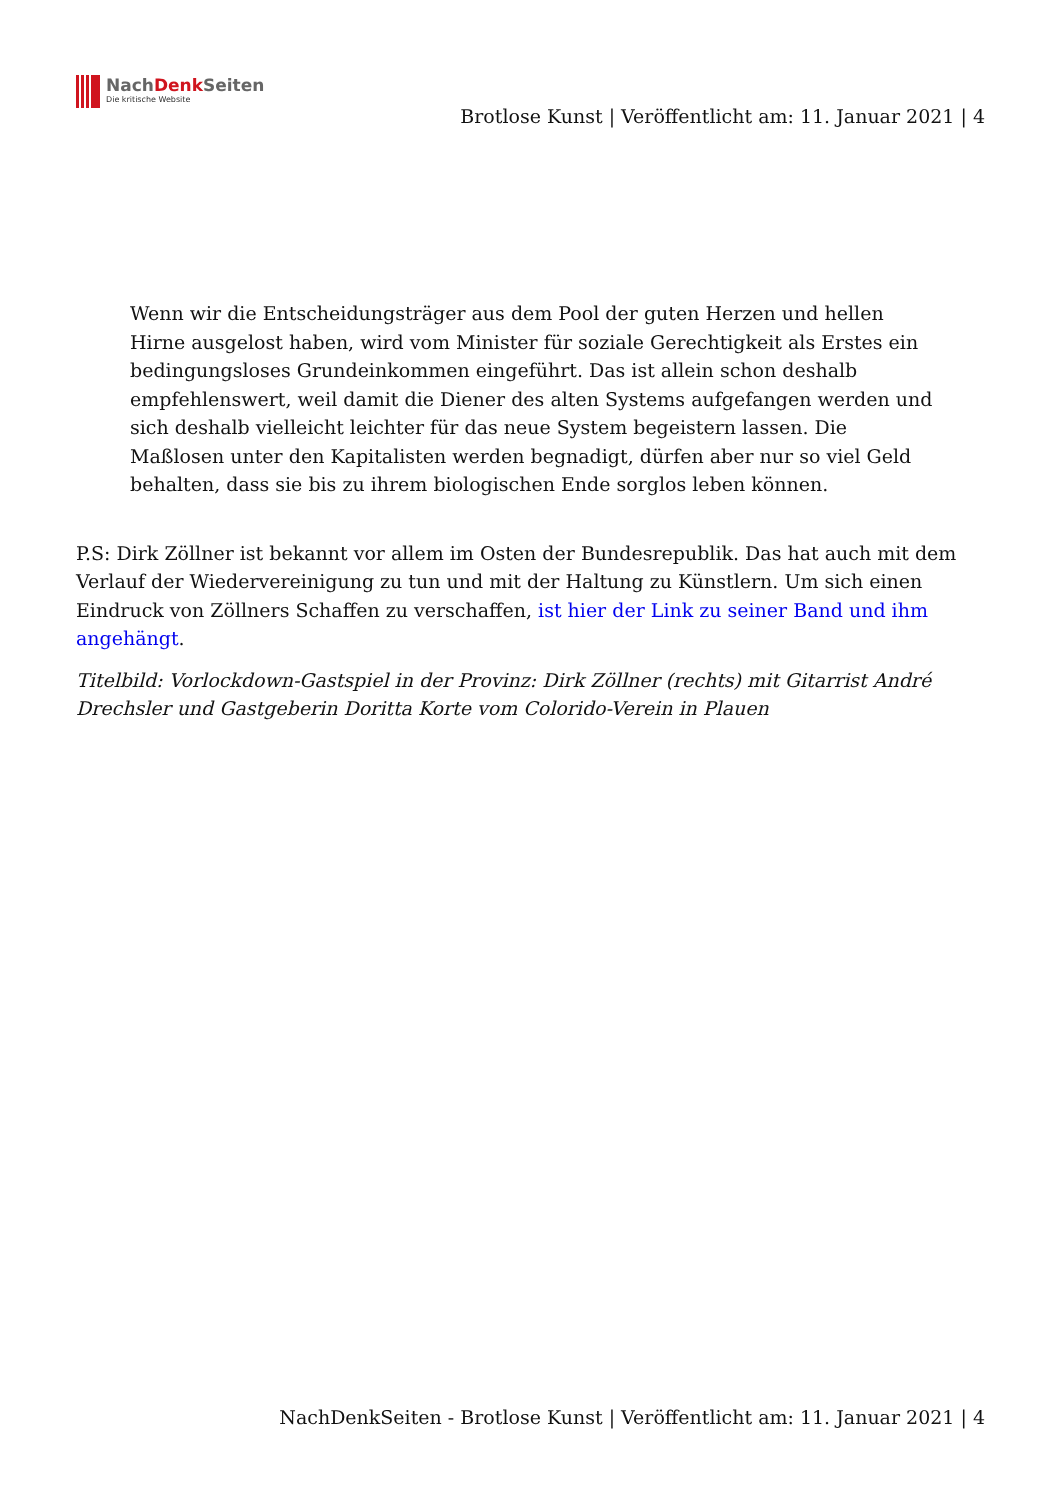NachDenk Seiten
Die kritische Website
Brotlose Kunst | Veröffentlicht am: 11. Januar 2021 | 4
Wenn wir die Entscheidungsträger aus dem Pool der guten Herzen und hellen Hirne ausgelost haben, wird vom Minister für soziale Gerechtigkeit als Erstes ein bedingungsloses Grundeinkommen eingeführt. Das ist allein schon deshalb empfehlenswert, weil damit die Diener des alten Systems aufgefangen werden und sich deshalb vielleicht leichter für das neue System begeistern lassen. Die Maßlosen unter den Kapitalisten werden begnadigt, dürfen aber nur so viel Geld behalten, dass sie bis zu ihrem biologischen Ende sorglos leben können.
P.S: Dirk Zöllner ist bekannt vor allem im Osten der Bundesrepublik. Das hat auch mit dem Verlauf der Wiedervereinigung zu tun und mit der Haltung zu Künstlern. Um sich einen Eindruck von Zöllners Schaffen zu verschaffen, ist hier der Link zu seiner Band und ihm angehängt.
Titelbild: Vorlockdown-Gastspiel in der Provinz: Dirk Zöllner (rechts) mit Gitarrist André Drechsler und Gastgeberin Doritta Korte vom Colorido-Verein in Plauen
NachDenkSeiten - Brotlose Kunst | Veröffentlicht am: 11. Januar 2021 | 4